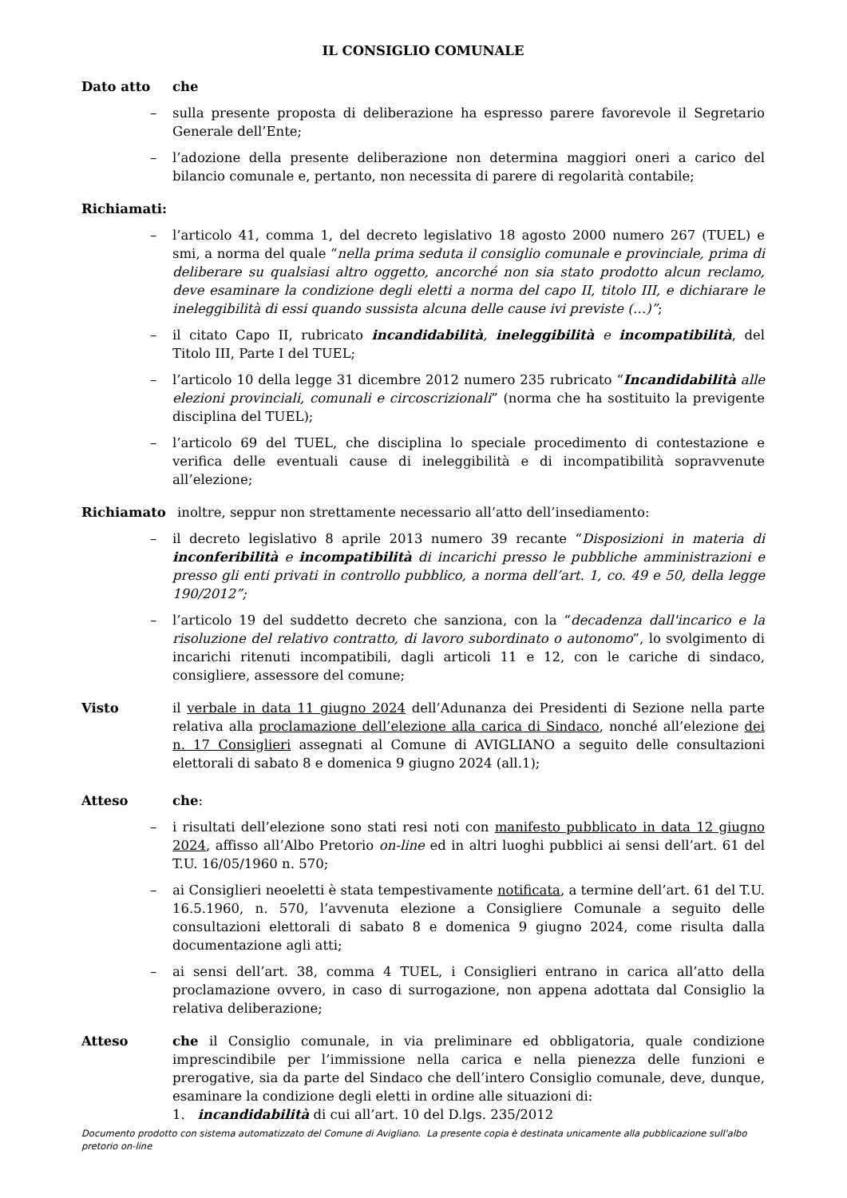IL CONSIGLIO COMUNALE
Dato atto che
– sulla presente proposta di deliberazione ha espresso parere favorevole il Segretario Generale dell’Ente;
– l’adozione della presente deliberazione non determina maggiori oneri a carico del bilancio comunale e, pertanto, non necessita di parere di regolarità contabile;
Richiamati:
– l’articolo 41, comma 1, del decreto legislativo 18 agosto 2000 numero 267 (TUEL) e smi, a norma del quale “nella prima seduta il consiglio comunale e provinciale, prima di deliberare su qualsiasi altro oggetto, ancorché non sia stato prodotto alcun reclamo, deve esaminare la condizione degli eletti a norma del capo II, titolo III, e dichiarare le ineleggibilità di essi quando sussista alcuna delle cause ivi previste (…)”;
– il citato Capo II, rubricato incandidabilità, ineleggibilità e incompatibilità, del Titolo III, Parte I del TUEL;
– l’articolo 10 della legge 31 dicembre 2012 numero 235 rubricato “Incandidabilità alle elezioni provinciali, comunali e circoscrizionali” (norma che ha sostituito la previgente disciplina del TUEL);
– l’articolo 69 del TUEL, che disciplina lo speciale procedimento di contestazione e verifica delle eventuali cause di ineleggibilità e di incompatibilità sopravvenute all’elezione;
Richiamato inoltre, seppur non strettamente necessario all’atto dell’insediamento:
– il decreto legislativo 8 aprile 2013 numero 39 recante “Disposizioni in materia di inconferibilità e incompatibilità di incarichi presso le pubbliche amministrazioni e presso gli enti privati in controllo pubblico, a norma dell’art. 1, co. 49 e 50, della legge 190/2012”;
– l’articolo 19 del suddetto decreto che sanziona, con la “decadenza dall'incarico e la risoluzione del relativo contratto, di lavoro subordinato o autonomo”, lo svolgimento di incarichi ritenuti incompatibili, dagli articoli 11 e 12, con le cariche di sindaco, consigliere, assessore del comune;
Visto il verbale in data 11 giugno 2024 dell’Adunanza dei Presidenti di Sezione nella parte relativa alla proclamazione dell’elezione alla carica di Sindaco, nonché all’elezione dei n. 17 Consiglieri assegnati al Comune di AVIGLIANO a seguito delle consultazioni elettorali di sabato 8 e domenica 9 giugno 2024 (all.1);
Atteso che:
– i risultati dell’elezione sono stati resi noti con manifesto pubblicato in data 12 giugno 2024, affisso all’Albo Pretorio on-line ed in altri luoghi pubblici ai sensi dell’art. 61 del T.U. 16/05/1960 n. 570;
– ai Consiglieri neoeletti è stata tempestivamente notificata, a termine dell’art. 61 del T.U. 16.5.1960, n. 570, l’avvenuta elezione a Consigliere Comunale a seguito delle consultazioni elettorali di sabato 8 e domenica 9 giugno 2024, come risulta dalla documentazione agli atti;
– ai sensi dell’art. 38, comma 4 TUEL, i Consiglieri entrano in carica all’atto della proclamazione ovvero, in caso di surrogazione, non appena adottata dal Consiglio la relativa deliberazione;
Atteso che il Consiglio comunale, in via preliminare ed obbligatoria, quale condizione imprescindibile per l’immissione nella carica e nella pienezza delle funzioni e prerogative, sia da parte del Sindaco che dell’intero Consiglio comunale, deve, dunque, esaminare la condizione degli eletti in ordine alle situazioni di:
1. incandidabilità di cui all’art. 10 del D.lgs. 235/2012
Documento prodotto con sistema automatizzato del Comune di Avigliano. La presente copia è destinata unicamente alla pubblicazione sull'albo pretorio on-line